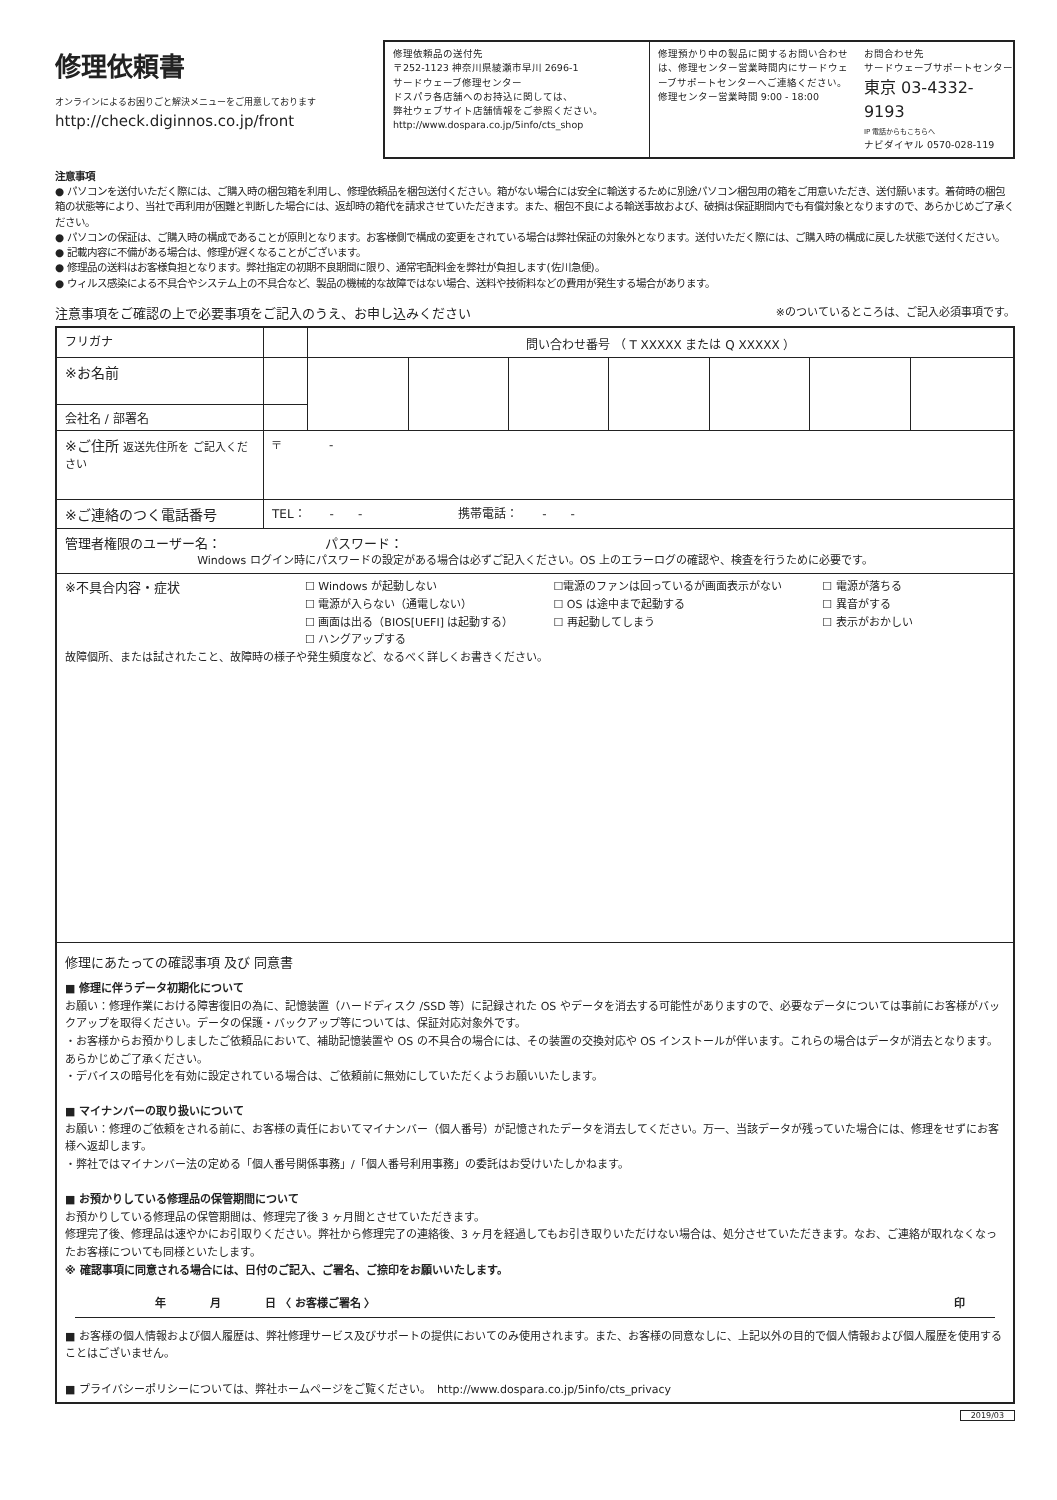修理依頼書
オンラインによるお困りごと解決メニューをご用意しております
http://check.diginnos.co.jp/front
修理依頼品の送付先
〒252-1123 神奈川県綾瀬市早川 2696-1
サードウェーブ修理センター
ドスパラ各店舗へのお持込に関しては、
弊社ウェブサイト店舗情報をご参照ください。
http://www.dospara.co.jp/5info/cts_shop
修理預かり中の製品に関するお問い合わせは、修理センター営業時間内にサードウェーブサポートセンターへご連絡ください。
修理センター営業時間 9:00 - 18:00
お問合わせ先
サードウェーブサポートセンター
東京 03-4332-9193
IP 電話からもこちらへ
ナビダイヤル 0570-028-119
注意事項
● パソコンを送付いただく際には、ご購入時の梱包箱を利用し、修理依頼品を梱包送付ください。箱がない場合には安全に輸送するために別途パソコン梱包用の箱をご用意いただき、送付願います。着荷時の梱包箱の状態等により、当社で再利用が困難と判断した場合には、返却時の箱代を請求させていただきます。また、梱包不良による輸送事故および、破損は保証期間内でも有償対象となりますので、あらかじめご了承ください。
● パソコンの保証は、ご購入時の構成であることが原則となります。お客様側で構成の変更をされている場合は弊社保証の対象外となります。送付いただく際には、ご購入時の構成に戻した状態で送付ください。
● 記載内容に不備がある場合は、修理が遅くなることがございます。
● 修理品の送料はお客様負担となります。弊社指定の初期不良期間に限り、通常宅配料金を弊社が負担します(佐川急便)。
● ウィルス感染による不具合やシステム上の不具合など、製品の機械的な故障ではない場合、送料や技術料などの費用が発生する場合があります。
注意事項をご確認の上で必要事項をご記入のうえ、お申し込みください ※のついているところは、ご記入必須事項です。
| フリガナ | | 問い合わせ番号 （ T XXXXX または Q XXXXX ） | | | | | | |
| ※お名前 | | | | | | | | |
| 会社名 / 部署名 | | | | | | | | |
| ※ご住所 返送先住所を ご記入ください | 〒 - | | | | | | | |
| ※ご連絡のつく電話番号 | TEL： - - 携帯電話： - - | | | | | | | |
| 管理者権限のユーザー名： パスワード： Windows ログイン時にパスワードの設定がある場合は必ずご記入ください。OS 上のエラーログの確認や、検査を行うために必要です。 | | | | | | | | |
| ※不具合内容・症状 ☐ Windows が起動しない ☐ 電源が入らない（通電しない） ☐ 画面は出る（BIOS[UEFI] は起動する） ☐ ハングアップする ☐電源のファンは回っているが画面表示がない ☐ OS は途中まで起動する ☐ 再起動してしまう ☐ 電源が落ちる ☐ 異音がする ☐ 表示がおかしい 故障個所、または試されたこと、故障時の様子や発生頻度など、なるべく詳しくお書きください。 | | | | | | | | |
| 修理にあたっての確認事項 及び 同意書 ■ 修理に伴うデータ初期化について お願い：修理作業における障害復旧の為に、記憶装置（ハードディスク /SSD 等）に記録された OS やデータを消去する可能性がありますので、必要なデータについては事前にお客様がバックアップを取得ください。データの保護・バックアップ等については、保証対応対象外です。 ・お客様からお預かりしましたご依頼品において、補助記憶装置や OS の不具合の場合には、その装置の交換対応や OS インストールが伴います。これらの場合はデータが消去となります。あらかじめご了承ください。 ・デバイスの暗号化を有効に設定されている場合は、ご依頼前に無効にしていただくようお願いいたします。 ■ マイナンバーの取り扱いについて お願い：修理のご依頼をされる前に、お客様の責任においてマイナンバー（個人番号）が記憶されたデータを消去してください。万一、当該データが残っていた場合には、修理をせずにお客様へ返却します。 ・弊社ではマイナンバー法の定める「個人番号関係事務」/「個人番号利用事務」の委託はお受けいたしかねます。 ■ お預かりしている修理品の保管期間について お預かりしている修理品の保管期間は、修理完了後 3 ヶ月間とさせていただきます。 修理完了後、修理品は速やかにお引取りください。弊社から修理完了の連絡後、3 ヶ月を経過してもお引き取りいただけない場合は、処分させていただきます。なお、ご連絡が取れなくなったお客様についても同様といたします。 ※ 確認事項に同意される場合には、日付のご記入、ご署名、ご捺印をお願いいたします。 年 月 日 〈 お客様ご署名 〉 印 ■ お客様の個人情報および個人履歴は、弊社修理サービス及びサポートの提供においてのみ使用されます。また、お客様の同意なしに、上記以外の目的で個人情報および個人履歴を使用することはございません。 ■ プライバシーポリシーについては、弊社ホームページをご覧ください。 http://www.dospara.co.jp/5info/cts_privacy | | | | | | | | |
2019/03